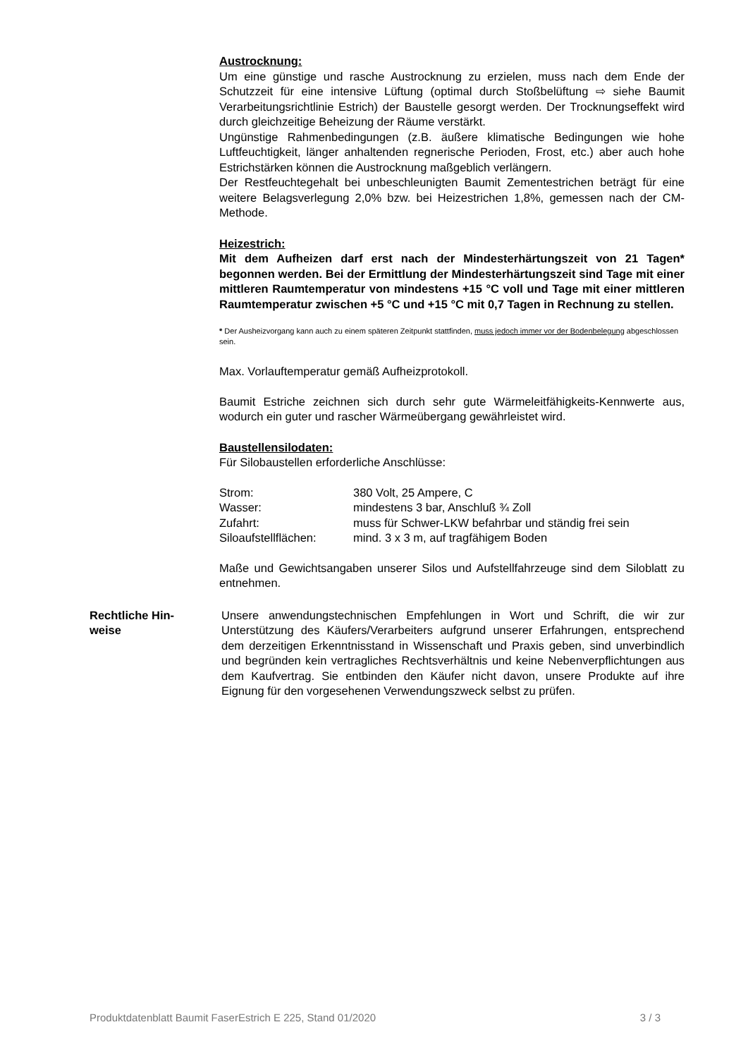Austrocknung:
Um eine günstige und rasche Austrocknung zu erzielen, muss nach dem Ende der Schutzzeit für eine intensive Lüftung (optimal durch Stoßbelüftung ⇨ siehe Baumit Verarbeitungsrichtlinie Estrich) der Baustelle gesorgt werden. Der Trocknungseffekt wird durch gleichzeitige Beheizung der Räume verstärkt.
Ungünstige Rahmenbedingungen (z.B. äußere klimatische Bedingungen wie hohe Luftfeuchtigkeit, länger anhaltenden regnerische Perioden, Frost, etc.) aber auch hohe Estrichstärken können die Austrocknung maßgeblich verlängern.
Der Restfeuchtegehalt bei unbeschleunigten Baumit Zementestrichen beträgt für eine weitere Belagsverlegung 2,0% bzw. bei Heizestrichen 1,8%, gemessen nach der CM-Methode.
Heizestrich:
Mit dem Aufheizen darf erst nach der Mindesterhärtungszeit von 21 Tagen* begonnen werden. Bei der Ermittlung der Mindesterhärtungszeit sind Tage mit einer mittleren Raumtemperatur von mindestens +15 °C voll und Tage mit einer mittleren Raumtemperatur zwischen +5 °C und +15 °C mit 0,7 Tagen in Rechnung zu stellen.
* Der Ausheizvorgang kann auch zu einem späteren Zeitpunkt stattfinden, muss jedoch immer vor der Bodenbelegung abgeschlossen sein.
Max. Vorlauftemperatur gemäß Aufheizprotokoll.
Baumit Estriche zeichnen sich durch sehr gute Wärmeleitfähigkeits-Kennwerte aus, wodurch ein guter und rascher Wärmeübergang gewährleistet wird.
Baustellensilodaten:
Für Silobaustellen erforderliche Anschlüsse:
| Strom: | 380 Volt, 25 Ampere, C |
| Wasser: | mindestens 3 bar, Anschluß ¾ Zoll |
| Zufahrt: | muss für Schwer-LKW befahrbar und ständig frei sein |
| Siloaufstellflächen: | mind. 3 x 3 m, auf tragfähigem Boden |
Maße und Gewichtsangaben unserer Silos und Aufstellfahrzeuge sind dem Siloblatt zu entnehmen.
Rechtliche Hin-
weise
Unsere anwendungstechnischen Empfehlungen in Wort und Schrift, die wir zur Unterstützung des Käufers/Verarbeiters aufgrund unserer Erfahrungen, entsprechend dem derzeitigen Erkenntnisstand in Wissenschaft und Praxis geben, sind unverbindlich und begründen kein vertragliches Rechtsverhältnis und keine Nebenverpflichtungen aus dem Kaufvertrag. Sie entbinden den Käufer nicht davon, unsere Produkte auf ihre Eignung für den vorgesehenen Verwendungszweck selbst zu prüfen.
Produktdatenblatt Baumit FaserEstrich E 225, Stand 01/2020 3 / 3